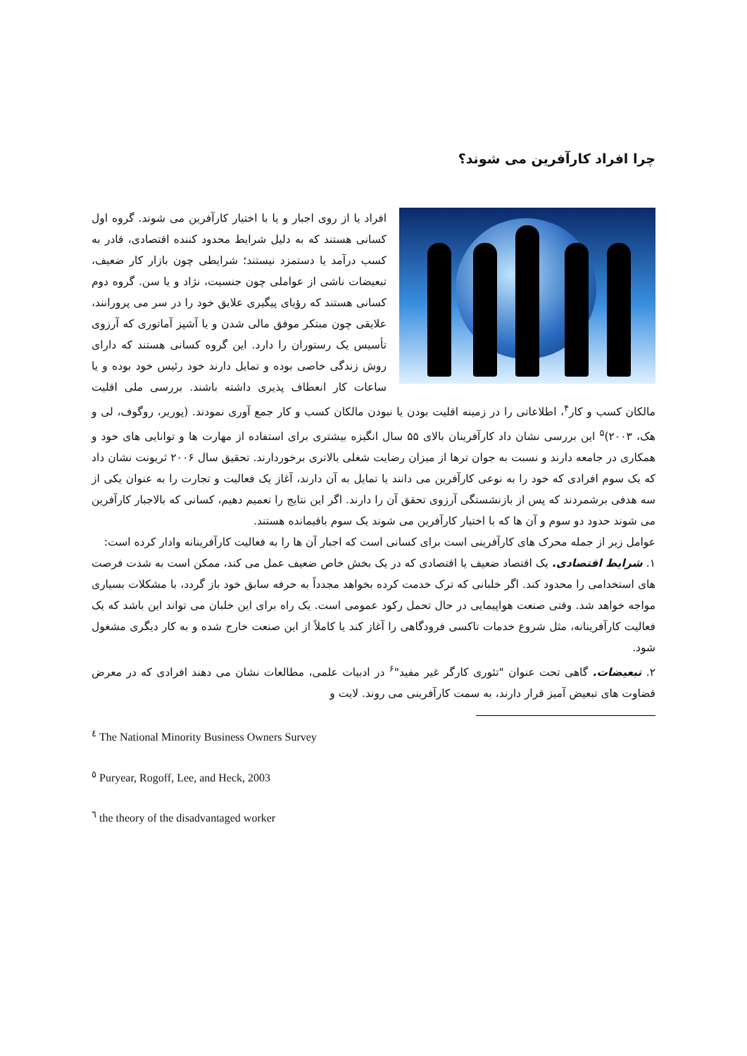چرا افراد کارآفرین می شوند؟
افراد یا از روی اجبار و یا با اختیار کارآفرین می شوند. گروه اول کسانی هستند که به دلیل شرایط محدود کننده اقتصادی، قادر به کسب درآمد یا دستمزد نیستند؛ شرایطی چون بازار کار ضعیف، تبعیضات ناشی از عواملی چون جنسیت، نژاد و یا سن. گروه دوم کسانی هستند که رؤیای پیگیری علایق خود را در سر می پرورانند، علایقی چون مبتکر موفق مالی شدن و یا آشپز آماتوری که آرزوی تأسیس یک رستوران را دارد. این گروه کسانی هستند که دارای روش زندگی خاصی بوده و تمایل دارند خود رئیس خود بوده و یا ساعات کار انعطاف پذیری داشته باشند. بررسی ملی اقلیت مالکان کسب و کار<sup>۴</sup>، اطلاعاتی را در زمینه اقلیت بودن یا نبودن مالکان کسب و کار جمع آوری نمودند. (پوریر، روگوف، لی و هک، ۲۰۰۳)<sup>۵</sup> این بررسی نشان داد کارآفرینان بالای ۵۵ سال انگیزه بیشتری برای استفاده از مهارت ها و توانایی های خود و همکاری در جامعه دارند و نسبت به جوان ترها از میزان رضایت شغلی بالاتری برخوردارند. تحقیق سال ۲۰۰۶ ثریونت نشان داد که یک سوم افرادی که خود را به نوعی کارآفرین می دانند یا تمایل به آن دارند، آغاز یک فعالیت و تجارت را به عنوان یکی از سه هدفی برشمردند که پس از بازنشستگی آرزوی تحقق آن را دارند. اگر این نتایج را تعمیم دهیم، کسانی که بالاجبار کارآفرین می شوند حدود دو سوم و آن ها که با اختیار کارآفرین می شوند یک سوم باقیمانده هستند.
عوامل زیر از جمله محرک های کارآفرینی است برای کسانی است که اجبار آن ها را به فعالیت کارآفرینانه وادار کرده است:
۱. شرایط اقتصادی. یک اقتصاد ضعیف یا اقتصادی که در یک بخش خاص ضعیف عمل می کند، ممکن است به شدت فرصت های استخدامی را محدود کند. اگر خلبانی که ترک خدمت کرده بخواهد مجدداً به حرفه سابق خود باز گردد، با مشکلات بسیاری مواجه خواهد شد. وقتی صنعت هواپیمایی در حال تحمل رکود عمومی است. یک راه برای این خلبان می تواند این باشد که یک فعالیت کارآفرینانه، مثل شروع خدمات تاکسی فرودگاهی را آغاز کند یا کاملاً از این صنعت خارج شده و به کار دیگری مشغول شود.
۲. تبعیضات. گاهی تحت عنوان "تئوری کارگر غیر مفید"<sup>۶</sup> در ادبیات علمی، مطالعات نشان می دهند افرادی که در معرض قضاوت های تبعیض آمیز قرار دارند، به سمت کارآفرینی می روند. لایت و
<sup>٤</sup> The National Minority Business Owners Survey
<sup>٥</sup> Puryear, Rogoff, Lee, and Heck, 2003
<sup>٦</sup> the theory of the disadvantaged worker